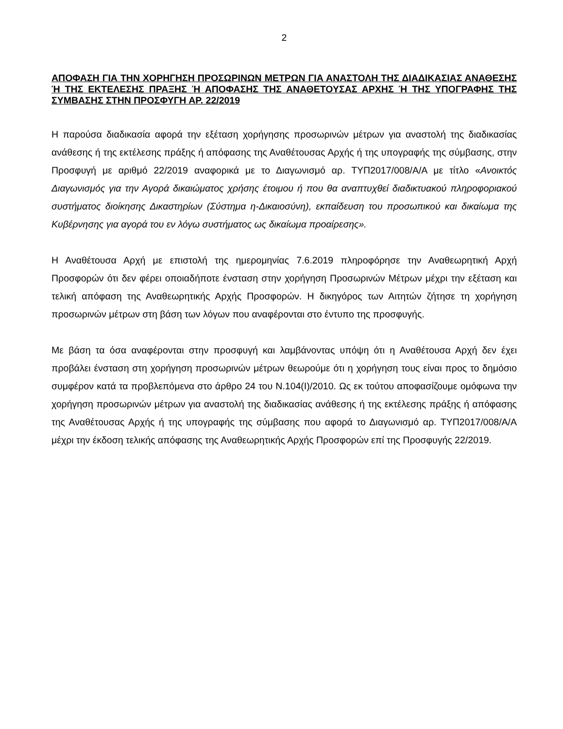2
ΑΠΟΦΑΣΗ ΓΙΑ ΤΗΝ ΧΟΡΗΓΗΣΗ ΠΡΟΣΩΡΙΝΩΝ ΜΕΤΡΩΝ ΓΙΑ ΑΝΑΣΤΟΛΗ ΤΗΣ ΔΙΑΔΙΚΑΣΙΑΣ ΑΝΑΘΕΣΗΣ Ή ΤΗΣ ΕΚΤΕΛΕΣΗΣ ΠΡΑΞΗΣ Ή ΑΠΟΦΑΣΗΣ ΤΗΣ ΑΝΑΘΕΤΟΥΣΑΣ ΑΡΧΗΣ Ή ΤΗΣ ΥΠΟΓΡΑΦΗΣ ΤΗΣ ΣΥΜΒΑΣΗΣ ΣΤΗΝ ΠΡΟΣΦΥΓΗ ΑΡ. 22/2019
Η παρούσα διαδικασία αφορά την εξέταση χορήγησης προσωρινών μέτρων για αναστολή της διαδικασίας ανάθεσης ή της εκτέλεσης πράξης ή απόφασης της Αναθέτουσας Αρχής ή της υπογραφής της σύμβασης, στην Προσφυγή με αριθμό 22/2019 αναφορικά με το Διαγωνισμό αρ. ΤΥΠ2017/008/Α/Α με τίτλο «Ανοικτός Διαγωνισμός για την Αγορά δικαιώματος χρήσης έτοιμου ή που θα αναπτυχθεί διαδικτυακού πληροφοριακού συστήματος διοίκησης Δικαστηρίων (Σύστημα η-Δικαιοσύνη), εκπαίδευση του προσωπικού και δικαίωμα της Κυβέρνησης για αγορά του εν λόγω συστήματος ως δικαίωμα προαίρεσης».
Η Αναθέτουσα Αρχή με επιστολή της ημερομηνίας 7.6.2019 πληροφόρησε την Αναθεωρητική Αρχή Προσφορών ότι δεν φέρει οποιαδήποτε ένσταση στην χορήγηση Προσωρινών Μέτρων μέχρι την εξέταση και τελική απόφαση της Αναθεωρητικής Αρχής Προσφορών. Η δικηγόρος των Αιτητών ζήτησε τη χορήγηση προσωρινών μέτρων στη βάση των λόγων που αναφέρονται στο έντυπο της προσφυγής.
Με βάση τα όσα αναφέρονται στην προσφυγή και λαμβάνοντας υπόψη ότι η Αναθέτουσα Αρχή δεν έχει προβάλει ένσταση στη χορήγηση προσωρινών μέτρων θεωρούμε ότι η χορήγηση τους είναι προς το δημόσιο συμφέρον κατά τα προβλεπόμενα στο άρθρο 24 του Ν.104(Ι)/2010. Ως εκ τούτου αποφασίζουμε ομόφωνα την χορήγηση προσωρινών μέτρων για αναστολή της διαδικασίας ανάθεσης ή της εκτέλεσης πράξης ή απόφασης της Αναθέτουσας Αρχής ή της υπογραφής της σύμβασης που αφορά το Διαγωνισμό αρ. ΤΥΠ2017/008/Α/Α μέχρι την έκδοση τελικής απόφασης της Αναθεωρητικής Αρχής Προσφορών επί της Προσφυγής 22/2019.